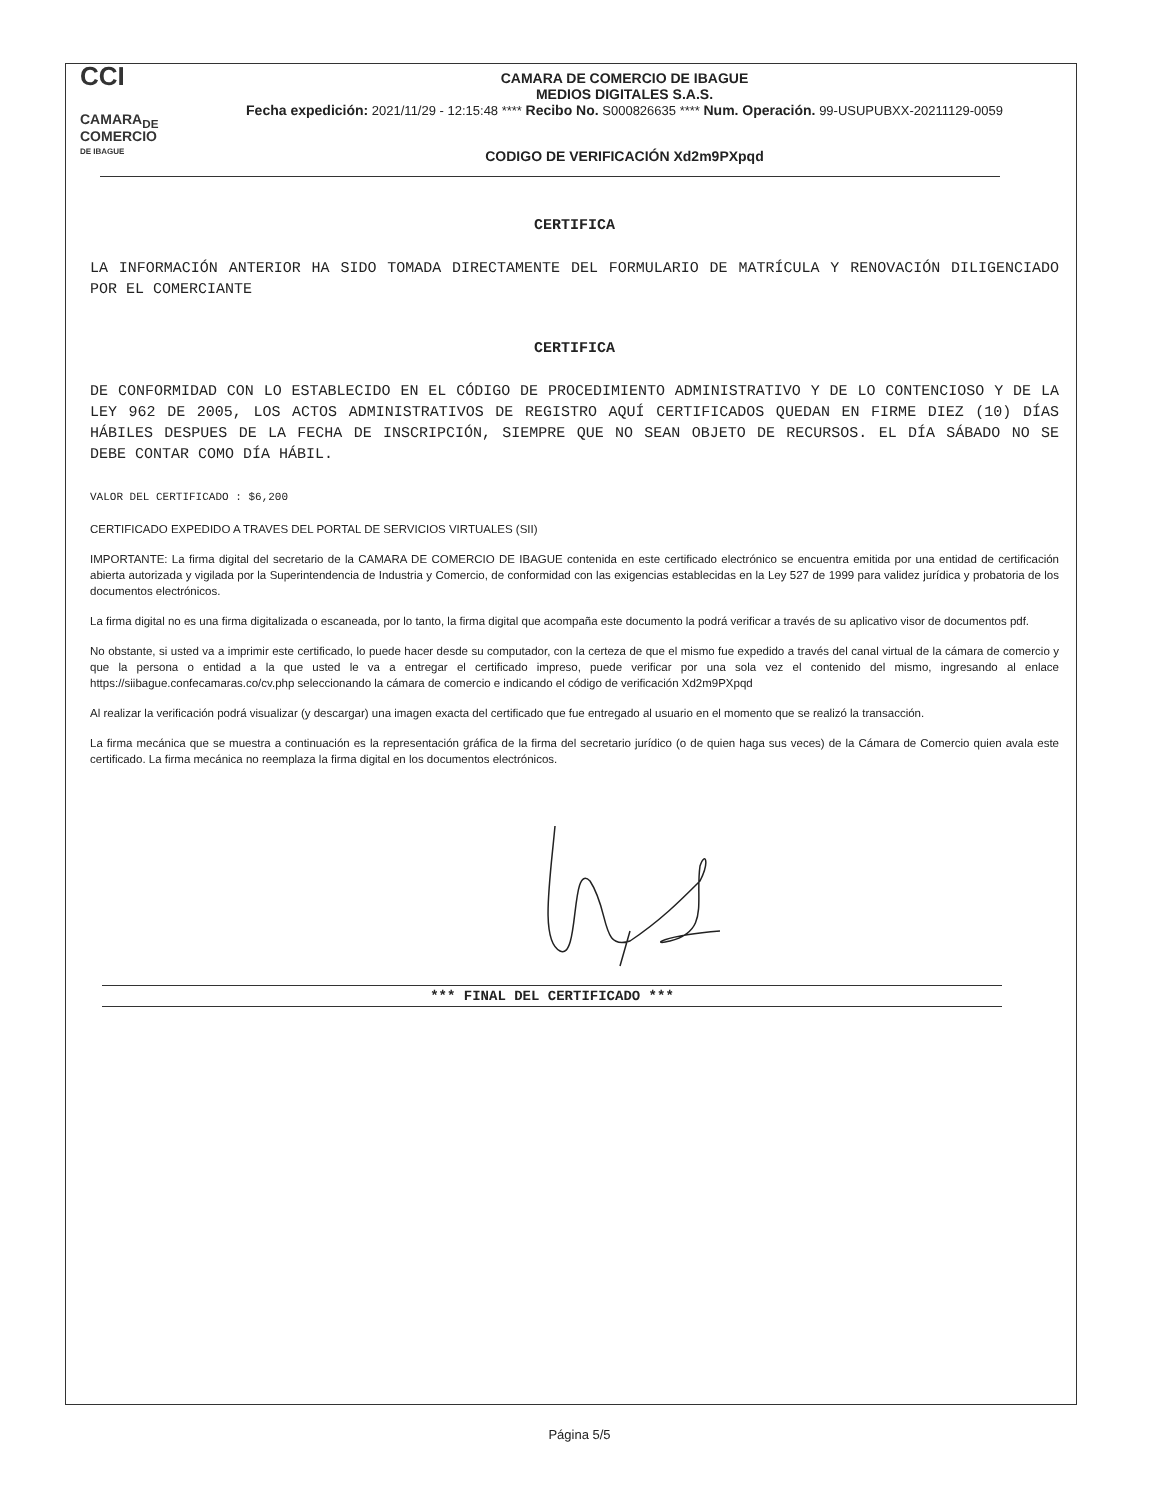CCI
CAMARA<sub>DE</sub>
COMERCIO
DE IBAGUE
CAMARA DE COMERCIO DE IBAGUE
MEDIOS DIGITALES S.A.S.
Fecha expedición: 2021/11/29 - 12:15:48 **** Recibo No. S000826635 **** Num. Operación. 99-USUPUBXX-20211129-0059
CODIGO DE VERIFICACIÓN Xd2m9PXpqd
CERTIFICA
LA INFORMACIÓN ANTERIOR HA SIDO TOMADA DIRECTAMENTE DEL FORMULARIO DE MATRÍCULA Y RENOVACIÓN DILIGENCIADO POR EL COMERCIANTE
CERTIFICA
DE CONFORMIDAD CON LO ESTABLECIDO EN EL CÓDIGO DE PROCEDIMIENTO ADMINISTRATIVO Y DE LO CONTENCIOSO Y DE LA LEY 962 DE 2005, LOS ACTOS ADMINISTRATIVOS DE REGISTRO AQUÍ CERTIFICADOS QUEDAN EN FIRME DIEZ (10) DÍAS HÁBILES DESPUES DE LA FECHA DE INSCRIPCIÓN, SIEMPRE QUE NO SEAN OBJETO DE RECURSOS. EL DÍA SÁBADO NO SE DEBE CONTAR COMO DÍA HÁBIL.
VALOR DEL CERTIFICADO : $6,200
CERTIFICADO EXPEDIDO A TRAVES DEL PORTAL DE SERVICIOS VIRTUALES (SII)
IMPORTANTE: La firma digital del secretario de la CAMARA DE COMERCIO DE IBAGUE contenida en este certificado electrónico se encuentra emitida por una entidad de certificación abierta autorizada y vigilada por la Superintendencia de Industria y Comercio, de conformidad con las exigencias establecidas en la Ley 527 de 1999 para validez jurídica y probatoria de los documentos electrónicos.
La firma digital no es una firma digitalizada o escaneada, por lo tanto, la firma digital que acompaña este documento la podrá verificar a través de su aplicativo visor de documentos pdf.
No obstante, si usted va a imprimir este certificado, lo puede hacer desde su computador, con la certeza de que el mismo fue expedido a través del canal virtual de la cámara de comercio y que la persona o entidad a la que usted le va a entregar el certificado impreso, puede verificar por una sola vez el contenido del mismo, ingresando al enlace https://siibague.confecamaras.co/cv.php seleccionando la cámara de comercio e indicando el código de verificación Xd2m9PXpqd
Al realizar la verificación podrá visualizar (y descargar) una imagen exacta del certificado que fue entregado al usuario en el momento que se realizó la transacción.
La firma mecánica que se muestra a continuación es la representación gráfica de la firma del secretario jurídico (o de quien haga sus veces) de la Cámara de Comercio quien avala este certificado. La firma mecánica no reemplaza la firma digital en los documentos electrónicos.
*** FINAL DEL CERTIFICADO ***
Página 5/5